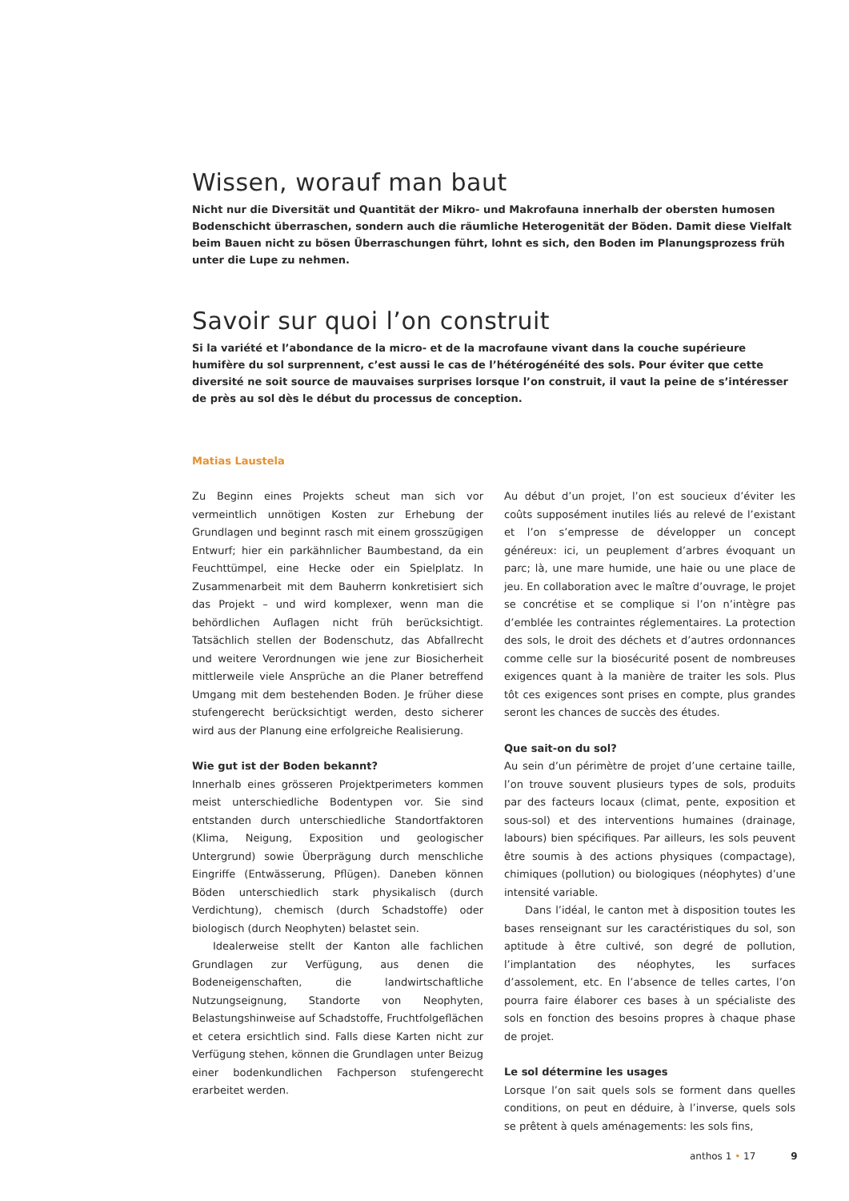Wissen, worauf man baut
Nicht nur die Diversität und Quantität der Mikro- und Makrofauna innerhalb der obersten humosen Bodenschicht überraschen, sondern auch die räumliche Heterogenität der Böden. Damit diese Vielfalt beim Bauen nicht zu bösen Überraschungen führt, lohnt es sich, den Boden im Planungsprozess früh unter die Lupe zu nehmen.
Savoir sur quoi l’on construit
Si la variété et l’abondance de la micro- et de la macrofaune vivant dans la couche supérieure humifère du sol surprennent, c’est aussi le cas de l’hétérogénéité des sols. Pour éviter que cette diversité ne soit source de mauvaises surprises lorsque l’on construit, il vaut la peine de s’intéresser de près au sol dès le début du processus de conception.
Matias Laustela
Zu Beginn eines Projekts scheut man sich vor vermeintlich unnötigen Kosten zur Erhebung der Grundlagen und beginnt rasch mit einem grosszügigen Entwurf; hier ein parkähnlicher Baumbestand, da ein Feuchttümpel, eine Hecke oder ein Spielplatz. In Zusammenarbeit mit dem Bauherrn konkretisiert sich das Projekt – und wird komplexer, wenn man die behördlichen Auflagen nicht früh berücksichtigt. Tatsächlich stellen der Bodenschutz, das Abfallrecht und weitere Verordnungen wie jene zur Biosicherheit mittlerweile viele Ansprüche an die Planer betreffend Umgang mit dem bestehenden Boden. Je früher diese stufengerecht berücksichtigt werden, desto sicherer wird aus der Planung eine erfolgreiche Realisierung.
Wie gut ist der Boden bekannt?
Innerhalb eines grösseren Projektperimeters kommen meist unterschiedliche Bodentypen vor. Sie sind entstanden durch unterschiedliche Standortfaktoren (Klima, Neigung, Exposition und geologischer Untergrund) sowie Überprägung durch menschliche Eingriffe (Entwässerung, Pflügen). Daneben können Böden unterschiedlich stark physikalisch (durch Verdichtung), chemisch (durch Schadstoffe) oder biologisch (durch Neophyten) belastet sein.
Idealerweise stellt der Kanton alle fachlichen Grundlagen zur Verfügung, aus denen die Bodeneigenschaften, die landwirtschaftliche Nutzungseignung, Standorte von Neophyten, Belastungshinweise auf Schadstoffe, Fruchtfolgeflächen et cetera ersichtlich sind. Falls diese Karten nicht zur Verfügung stehen, können die Grundlagen unter Beizug einer bodenkundlichen Fachperson stufengerecht erarbeitet werden.
Au début d’un projet, l’on est soucieux d’éviter les coûts supposément inutiles liés au relevé de l’existant et l’on s’empresse de développer un concept généreux: ici, un peuplement d’arbres évoquant un parc; là, une mare humide, une haie ou une place de jeu. En collaboration avec le maître d’ouvrage, le projet se concrétise et se complique si l’on n’intègre pas d’emblée les contraintes réglementaires. La protection des sols, le droit des déchets et d’autres ordonnances comme celle sur la biosécurité posent de nombreuses exigences quant à la manière de traiter les sols. Plus tôt ces exigences sont prises en compte, plus grandes seront les chances de succès des études.
Que sait-on du sol?
Au sein d’un périmètre de projet d’une certaine taille, l’on trouve souvent plusieurs types de sols, produits par des facteurs locaux (climat, pente, exposition et sous-sol) et des interventions humaines (drainage, labours) bien spécifiques. Par ailleurs, les sols peuvent être soumis à des actions physiques (compactage), chimiques (pollution) ou biologiques (néophytes) d’une intensité variable.
Dans l’idéal, le canton met à disposition toutes les bases renseignant sur les caractéristiques du sol, son aptitude à être cultivé, son degré de pollution, l’implantation des néophytes, les surfaces d’assolement, etc. En l’absence de telles cartes, l’on pourra faire élaborer ces bases à un spécialiste des sols en fonction des besoins propres à chaque phase de projet.
Le sol détermine les usages
Lorsque l’on sait quels sols se forment dans quelles conditions, on peut en déduire, à l’inverse, quels sols se prêtent à quels aménagements: les sols fins,
anthos 1 • 17 9